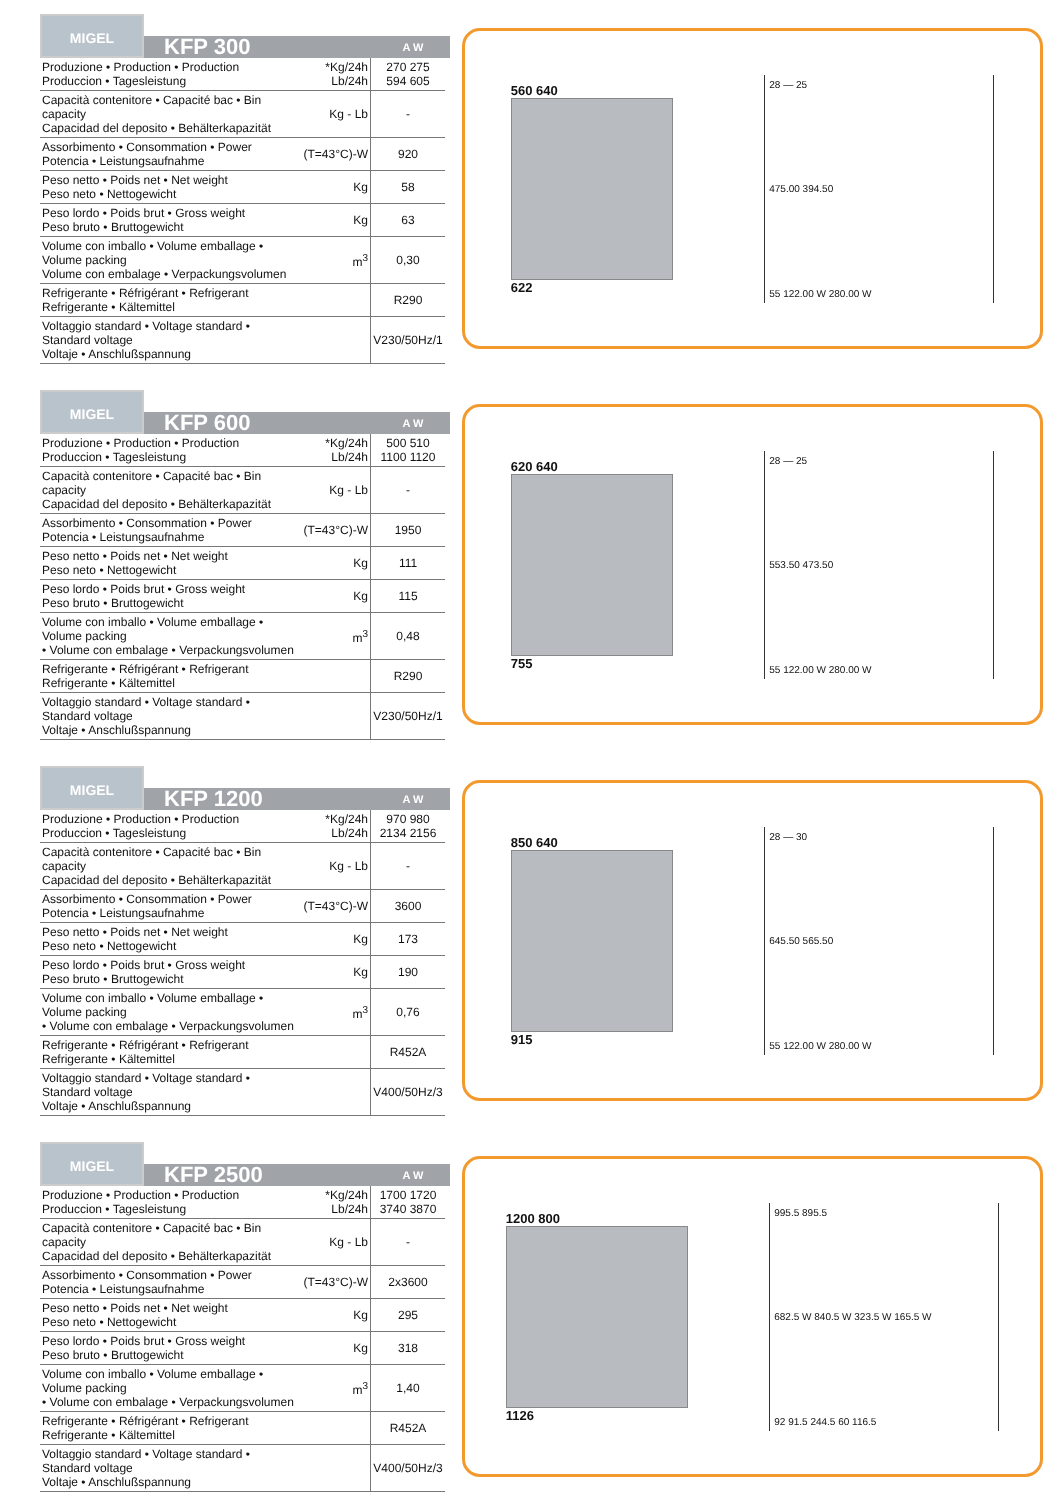MIGEL
KFP 300 A W
| Produzione • Production • Production Produccion • Tagesleistung | *Kg/24h Lb/24h | 270 275 594 605 |
| Capacità contenitore • Capacité bac • Bin capacity Capacidad del deposito • Behälterkapazität | Kg - Lb | - |
| Assorbimento • Consommation • Power Potencia • Leistungsaufnahme | (T=43°C)-W | 920 |
| Peso netto • Poids net • Net weight Peso neto • Nettogewicht | Kg | 58 |
| Peso lordo • Poids brut • Gross weight Peso bruto • Bruttogewicht | Kg | 63 |
| Volume con imballo • Volume emballage • Volume packing Volume con embalage • Verpackungsvolumen | m<sup>3</sup> | 0,30 |
| Refrigerante • Réfrigérant • Refrigerant Refrigerante • Kältemittel | | R290 |
| Voltaggio standard • Voltage standard • Standard voltage Voltaje • Anschlußspannung | | V230/50Hz/1 |
560 640
622
28 — 25
475.00 394.50
55 122.00 W 280.00 W
MIGEL
KFP 600 A W
| Produzione • Production • Production Produccion • Tagesleistung | *Kg/24h Lb/24h | 500 510 1100 1120 |
| Capacità contenitore • Capacité bac • Bin capacity Capacidad del deposito • Behälterkapazität | Kg - Lb | - |
| Assorbimento • Consommation • Power Potencia • Leistungsaufnahme | (T=43°C)-W | 1950 |
| Peso netto • Poids net • Net weight Peso neto • Nettogewicht | Kg | 111 |
| Peso lordo • Poids brut • Gross weight Peso bruto • Bruttogewicht | Kg | 115 |
| Volume con imballo • Volume emballage • Volume packing • Volume con embalage • Verpackungsvolumen | m<sup>3</sup> | 0,48 |
| Refrigerante • Réfrigérant • Refrigerant Refrigerante • Kältemittel | | R290 |
| Voltaggio standard • Voltage standard • Standard voltage Voltaje • Anschlußspannung | | V230/50Hz/1 |
620 640
755
28 — 25
553.50 473.50
55 122.00 W 280.00 W
MIGEL
KFP 1200 A W
| Produzione • Production • Production Produccion • Tagesleistung | *Kg/24h Lb/24h | 970 980 2134 2156 |
| Capacità contenitore • Capacité bac • Bin capacity Capacidad del deposito • Behälterkapazität | Kg - Lb | - |
| Assorbimento • Consommation • Power Potencia • Leistungsaufnahme | (T=43°C)-W | 3600 |
| Peso netto • Poids net • Net weight Peso neto • Nettogewicht | Kg | 173 |
| Peso lordo • Poids brut • Gross weight Peso bruto • Bruttogewicht | Kg | 190 |
| Volume con imballo • Volume emballage • Volume packing • Volume con embalage • Verpackungsvolumen | m<sup>3</sup> | 0,76 |
| Refrigerante • Réfrigérant • Refrigerant Refrigerante • Kältemittel | | R452A |
| Voltaggio standard • Voltage standard • Standard voltage Voltaje • Anschlußspannung | | V400/50Hz/3 |
850 640
915
28 — 30
645.50 565.50
55 122.00 W 280.00 W
MIGEL
KFP 2500 A W
| Produzione • Production • Production Produccion • Tagesleistung | *Kg/24h Lb/24h | 1700 1720 3740 3870 |
| Capacità contenitore • Capacité bac • Bin capacity Capacidad del deposito • Behälterkapazität | Kg - Lb | - |
| Assorbimento • Consommation • Power Potencia • Leistungsaufnahme | (T=43°C)-W | 2x3600 |
| Peso netto • Poids net • Net weight Peso neto • Nettogewicht | Kg | 295 |
| Peso lordo • Poids brut • Gross weight Peso bruto • Bruttogewicht | Kg | 318 |
| Volume con imballo • Volume emballage • Volume packing • Volume con embalage • Verpackungsvolumen | m<sup>3</sup> | 1,40 |
| Refrigerante • Réfrigérant • Refrigerant Refrigerante • Kältemittel | | R452A |
| Voltaggio standard • Voltage standard • Standard voltage Voltaje • Anschlußspannung | | V400/50Hz/3 |
1200 800
1126
995.5 895.5
682.5 W 840.5 W 323.5 W 165.5 W
92 91.5 244.5 60 116.5